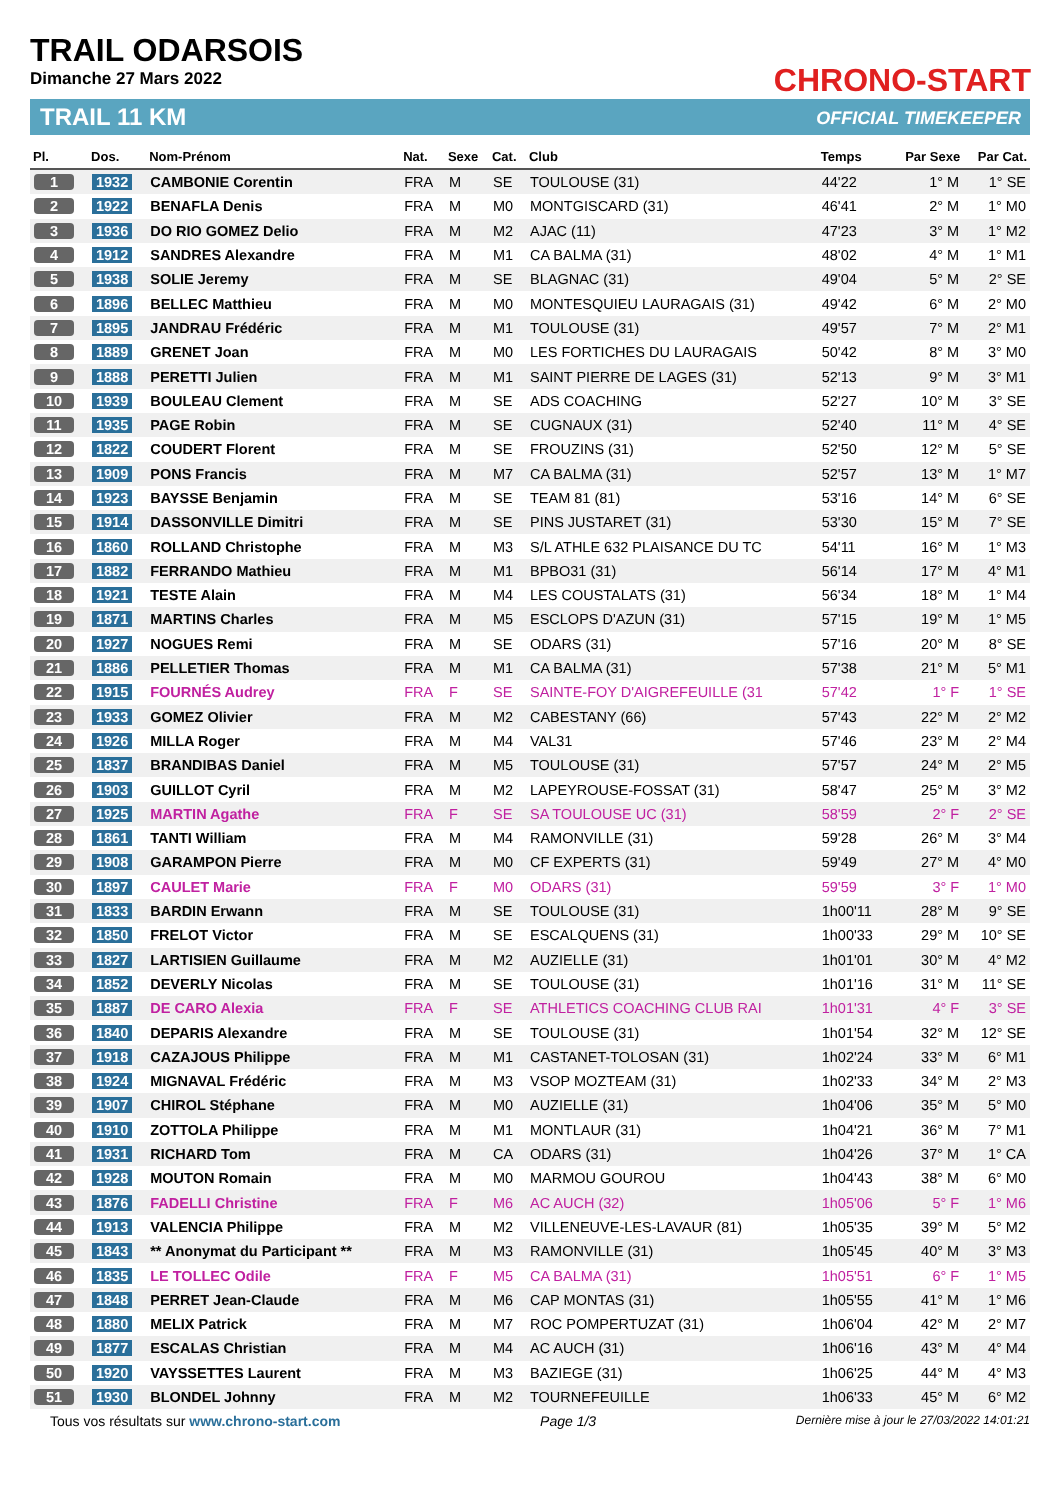TRAIL ODARSOIS
Dimanche 27 Mars 2022
TRAIL 11 KM
CHRONO-START
OFFICIAL TIMEKEEPER
| Pl. | Dos. | Nom-Prénom | Nat. | Sexe | Cat. | Club | Temps | Par Sexe | Par Cat. |
| --- | --- | --- | --- | --- | --- | --- | --- | --- | --- |
| 1 | 1932 | CAMBONIE Corentin | FRA | M | SE | TOULOUSE (31) | 44'22 | 1° M | 1° SE |
| 2 | 1922 | BENAFLA Denis | FRA | M | M0 | MONTGISCARD (31) | 46'41 | 2° M | 1° M0 |
| 3 | 1936 | DO RIO GOMEZ Delio | FRA | M | M2 | AJAC (11) | 47'23 | 3° M | 1° M2 |
| 4 | 1912 | SANDRES Alexandre | FRA | M | M1 | CA BALMA (31) | 48'02 | 4° M | 1° M1 |
| 5 | 1938 | SOLIE Jeremy | FRA | M | SE | BLAGNAC (31) | 49'04 | 5° M | 2° SE |
| 6 | 1896 | BELLEC Matthieu | FRA | M | M0 | MONTESQUIEU LAURAGAIS (31) | 49'42 | 6° M | 2° M0 |
| 7 | 1895 | JANDRAU Frédéric | FRA | M | M1 | TOULOUSE (31) | 49'57 | 7° M | 2° M1 |
| 8 | 1889 | GRENET Joan | FRA | M | M0 | LES FORTICHES DU LAURAGAIS | 50'42 | 8° M | 3° M0 |
| 9 | 1888 | PERETTI Julien | FRA | M | M1 | SAINT PIERRE DE LAGES (31) | 52'13 | 9° M | 3° M1 |
| 10 | 1939 | BOULEAU Clement | FRA | M | SE | ADS COACHING | 52'27 | 10° M | 3° SE |
| 11 | 1935 | PAGE Robin | FRA | M | SE | CUGNAUX (31) | 52'40 | 11° M | 4° SE |
| 12 | 1822 | COUDERT Florent | FRA | M | SE | FROUZINS (31) | 52'50 | 12° M | 5° SE |
| 13 | 1909 | PONS Francis | FRA | M | M7 | CA BALMA (31) | 52'57 | 13° M | 1° M7 |
| 14 | 1923 | BAYSSE Benjamin | FRA | M | SE | TEAM 81 (81) | 53'16 | 14° M | 6° SE |
| 15 | 1914 | DASSONVILLE Dimitri | FRA | M | SE | PINS JUSTARET (31) | 53'30 | 15° M | 7° SE |
| 16 | 1860 | ROLLAND Christophe | FRA | M | M3 | S/L ATHLE 632 PLAISANCE DU TC | 54'11 | 16° M | 1° M3 |
| 17 | 1882 | FERRANDO Mathieu | FRA | M | M1 | BPBO31 (31) | 56'14 | 17° M | 4° M1 |
| 18 | 1921 | TESTE Alain | FRA | M | M4 | LES COUSTALATS (31) | 56'34 | 18° M | 1° M4 |
| 19 | 1871 | MARTINS Charles | FRA | M | M5 | ESCLOPS D'AZUN (31) | 57'15 | 19° M | 1° M5 |
| 20 | 1927 | NOGUES Remi | FRA | M | SE | ODARS (31) | 57'16 | 20° M | 8° SE |
| 21 | 1886 | PELLETIER Thomas | FRA | M | M1 | CA BALMA (31) | 57'38 | 21° M | 5° M1 |
| 22 | 1915 | FOURNÉS Audrey | FRA | F | SE | SAINTE-FOY D'AIGREFEUILLE (31 | 57'42 | 1° F | 1° SE |
| 23 | 1933 | GOMEZ Olivier | FRA | M | M2 | CABESTANY (66) | 57'43 | 22° M | 2° M2 |
| 24 | 1926 | MILLA Roger | FRA | M | M4 | VAL31 | 57'46 | 23° M | 2° M4 |
| 25 | 1837 | BRANDIBAS Daniel | FRA | M | M5 | TOULOUSE (31) | 57'57 | 24° M | 2° M5 |
| 26 | 1903 | GUILLOT Cyril | FRA | M | M2 | LAPEYROUSE-FOSSAT (31) | 58'47 | 25° M | 3° M2 |
| 27 | 1925 | MARTIN Agathe | FRA | F | SE | SA TOULOUSE UC (31) | 58'59 | 2° F | 2° SE |
| 28 | 1861 | TANTI William | FRA | M | M4 | RAMONVILLE (31) | 59'28 | 26° M | 3° M4 |
| 29 | 1908 | GARAMPON Pierre | FRA | M | M0 | CF EXPERTS (31) | 59'49 | 27° M | 4° M0 |
| 30 | 1897 | CAULET Marie | FRA | F | M0 | ODARS (31) | 59'59 | 3° F | 1° M0 |
| 31 | 1833 | BARDIN Erwann | FRA | M | SE | TOULOUSE (31) | 1h00'11 | 28° M | 9° SE |
| 32 | 1850 | FRELOT Victor | FRA | M | SE | ESCALQUENS (31) | 1h00'33 | 29° M | 10° SE |
| 33 | 1827 | LARTISIEN Guillaume | FRA | M | M2 | AUZIELLE (31) | 1h01'01 | 30° M | 4° M2 |
| 34 | 1852 | DEVERLY Nicolas | FRA | M | SE | TOULOUSE (31) | 1h01'16 | 31° M | 11° SE |
| 35 | 1887 | DE CARO Alexia | FRA | F | SE | ATHLETICS COACHING CLUB RAI | 1h01'31 | 4° F | 3° SE |
| 36 | 1840 | DEPARIS Alexandre | FRA | M | SE | TOULOUSE (31) | 1h01'54 | 32° M | 12° SE |
| 37 | 1918 | CAZAJOUS Philippe | FRA | M | M1 | CASTANET-TOLOSAN (31) | 1h02'24 | 33° M | 6° M1 |
| 38 | 1924 | MIGNAVAL Frédéric | FRA | M | M3 | VSOP MOZTEAM (31) | 1h02'33 | 34° M | 2° M3 |
| 39 | 1907 | CHIROL Stéphane | FRA | M | M0 | AUZIELLE (31) | 1h04'06 | 35° M | 5° M0 |
| 40 | 1910 | ZOTTOLA Philippe | FRA | M | M1 | MONTLAUR (31) | 1h04'21 | 36° M | 7° M1 |
| 41 | 1931 | RICHARD Tom | FRA | M | CA | ODARS (31) | 1h04'26 | 37° M | 1° CA |
| 42 | 1928 | MOUTON Romain | FRA | M | M0 | MARMOU GOUROU | 1h04'43 | 38° M | 6° M0 |
| 43 | 1876 | FADELLI Christine | FRA | F | M6 | AC AUCH (32) | 1h05'06 | 5° F | 1° M6 |
| 44 | 1913 | VALENCIA Philippe | FRA | M | M2 | VILLENEUVE-LES-LAVAUR (81) | 1h05'35 | 39° M | 5° M2 |
| 45 | 1843 | ** Anonymat du Participant ** | FRA | M | M3 | RAMONVILLE (31) | 1h05'45 | 40° M | 3° M3 |
| 46 | 1835 | LE TOLLEC Odile | FRA | F | M5 | CA BALMA (31) | 1h05'51 | 6° F | 1° M5 |
| 47 | 1848 | PERRET Jean-Claude | FRA | M | M6 | CAP MONTAS (31) | 1h05'55 | 41° M | 1° M6 |
| 48 | 1880 | MELIX Patrick | FRA | M | M7 | ROC POMPERTUZAT (31) | 1h06'04 | 42° M | 2° M7 |
| 49 | 1877 | ESCALAS Christian | FRA | M | M4 | AC AUCH (31) | 1h06'16 | 43° M | 4° M4 |
| 50 | 1920 | VAYSSETTES Laurent | FRA | M | M3 | BAZIEGE (31) | 1h06'25 | 44° M | 4° M3 |
| 51 | 1930 | BLONDEL Johnny | FRA | M | M2 | TOURNEFEUILLE | 1h06'33 | 45° M | 6° M2 |
Tous vos résultats sur www.chrono-start.com Page 1/3 Dernière mise à jour le 27/03/2022 14:01:21